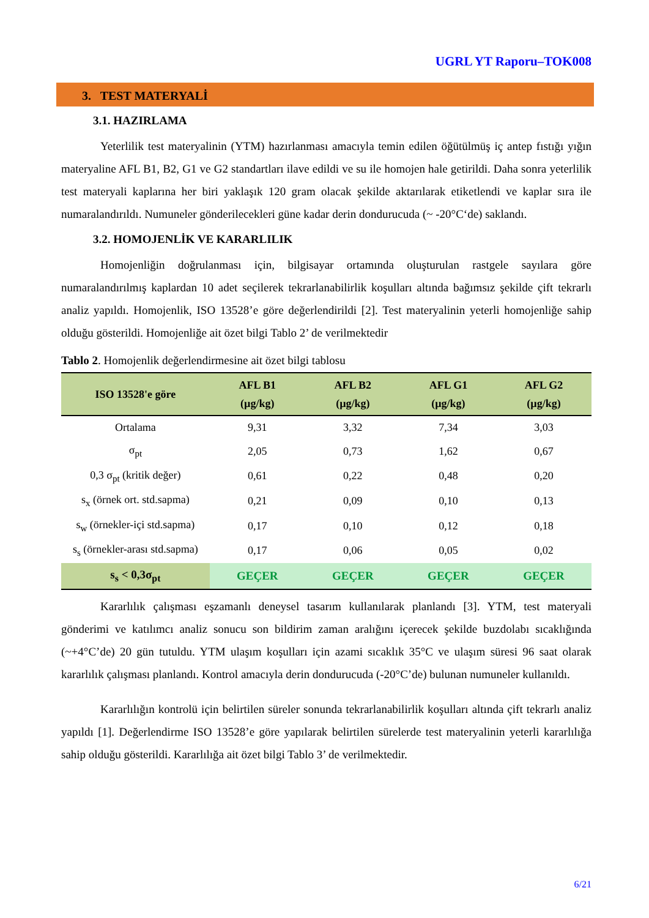UGRL YT Raporu–TOK008
3. TEST MATERYALİ
3.1. HAZIRLAMA
Yeterlilik test materyalinin (YTM) hazırlanması amacıyla temin edilen öğütülmüş iç antep fıstığı yığın materyaline AFL B1, B2, G1 ve G2 standartları ilave edildi ve su ile homojen hale getirildi. Daha sonra yeterlilik test materyali kaplarına her biri yaklaşık 120 gram olacak şekilde aktarılarak etiketlendi ve kaplar sıra ile numaralandırıldı. Numuneler gönderilecekleri güne kadar derin dondurucuda (~ -20°C‘de) saklandı.
3.2. HOMOJENLİK VE KARARLILIK
Homojenliğin doğrulanması için, bilgisayar ortamında oluşturulan rastgele sayılara göre numaralandırılmış kaplardan 10 adet seçilerek tekrarlanabilirlik koşulları altında bağımsız şekilde çift tekrarlı analiz yapıldı. Homojenlik, ISO 13528’e göre değerlendirildi [2]. Test materyalinin yeterli homojenliğe sahip olduğu gösterildi. Homojenliğe ait özet bilgi Tablo 2’ de verilmektedir
Tablo 2. Homojenlik değerlendirmesine ait özet bilgi tablosu
| ISO 13528'e göre | AFL B1 (µg/kg) | AFL B2 (µg/kg) | AFL G1 (µg/kg) | AFL G2 (µg/kg) |
| --- | --- | --- | --- | --- |
| Ortalama | 9,31 | 3,32 | 7,34 | 3,03 |
| σ<sub>pt</sub> | 2,05 | 0,73 | 1,62 | 0,67 |
| 0,3 σ<sub>pt</sub> (kritik değer) | 0,61 | 0,22 | 0,48 | 0,20 |
| s<sub>x</sub> (örnek ort. std.sapma) | 0,21 | 0,09 | 0,10 | 0,13 |
| s<sub>w</sub> (örnekler-içi std.sapma) | 0,17 | 0,10 | 0,12 | 0,18 |
| s<sub>s</sub> (örnekler-arası std.sapma) | 0,17 | 0,06 | 0,05 | 0,02 |
| s<sub>s</sub> < 0,3σ<sub>pt</sub> | GEÇER | GEÇER | GEÇER | GEÇER |
Kararlılık çalışması eşzamanlı deneysel tasarım kullanılarak planlandı [3]. YTM, test materyali gönderimi ve katılımcı analiz sonucu son bildirim zaman aralığını içerecek şekilde buzdolabı sıcaklığında (~+4°C’de) 20 gün tutuldu. YTM ulaşım koşulları için azami sıcaklık 35°C ve ulaşım süresi 96 saat olarak kararlılık çalışması planlandı. Kontrol amacıyla derin dondurucuda (-20°C’de) bulunan numuneler kullanıldı.
Kararlılığın kontrolü için belirtilen süreler sonunda tekrarlanabilirlik koşulları altında çift tekrarlı analiz yapıldı [1]. Değerlendirme ISO 13528’e göre yapılarak belirtilen sürelerde test materyalinin yeterli kararlılığa sahip olduğu gösterildi. Kararlılığa ait özet bilgi Tablo 3’ de verilmektedir.
6/21